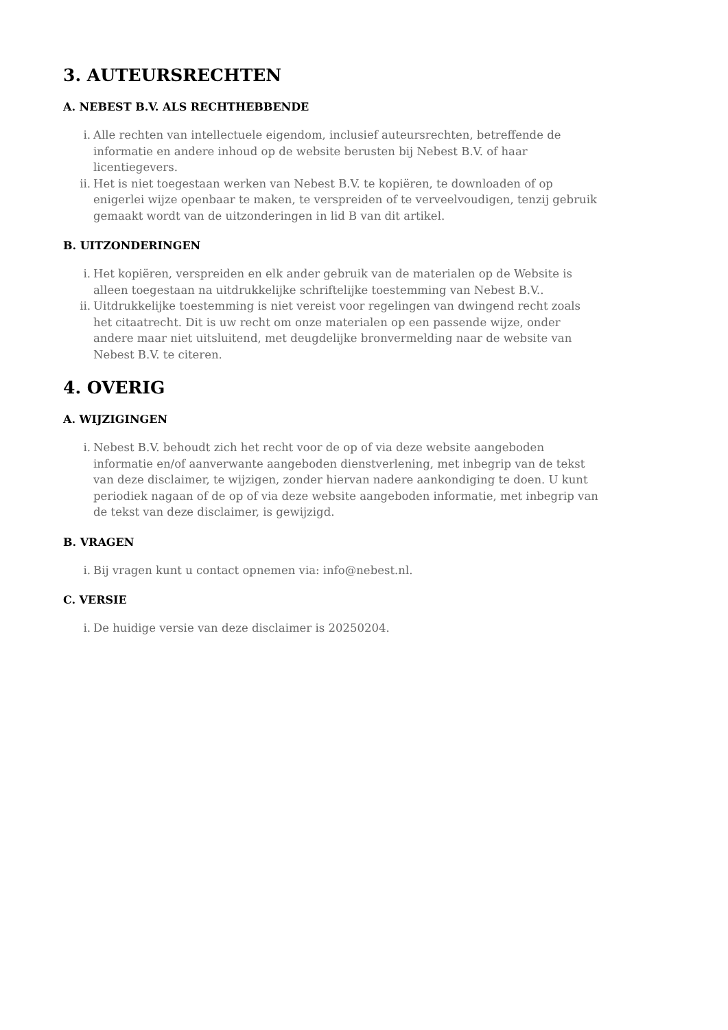3. AUTEURSRECHTEN
A. NEBEST B.V. ALS RECHTHEBBENDE
i. Alle rechten van intellectuele eigendom, inclusief auteursrechten, betreffende de informatie en andere inhoud op de website berusten bij Nebest B.V. of haar licentiegevers.
ii. Het is niet toegestaan werken van Nebest B.V. te kopiëren, te downloaden of op enigerlei wijze openbaar te maken, te verspreiden of te verveelvoudigen, tenzij gebruik gemaakt wordt van de uitzonderingen in lid B van dit artikel.
B. UITZONDERINGEN
i. Het kopiëren, verspreiden en elk ander gebruik van de materialen op de Website is alleen toegestaan na uitdrukkelijke schriftelijke toestemming van Nebest B.V..
ii. Uitdrukkelijke toestemming is niet vereist voor regelingen van dwingend recht zoals het citaatrecht. Dit is uw recht om onze materialen op een passende wijze, onder andere maar niet uitsluitend, met deugdelijke bronvermelding naar de website van Nebest B.V. te citeren.
4. OVERIG
A. WIJZIGINGEN
i. Nebest B.V. behoudt zich het recht voor de op of via deze website aangeboden informatie en/of aanverwante aangeboden dienstverlening, met inbegrip van de tekst van deze disclaimer, te wijzigen, zonder hiervan nadere aankondiging te doen. U kunt periodiek nagaan of de op of via deze website aangeboden informatie, met inbegrip van de tekst van deze disclaimer, is gewijzigd.
B. VRAGEN
i. Bij vragen kunt u contact opnemen via: info@nebest.nl.
C. VERSIE
i. De huidige versie van deze disclaimer is 20250204.